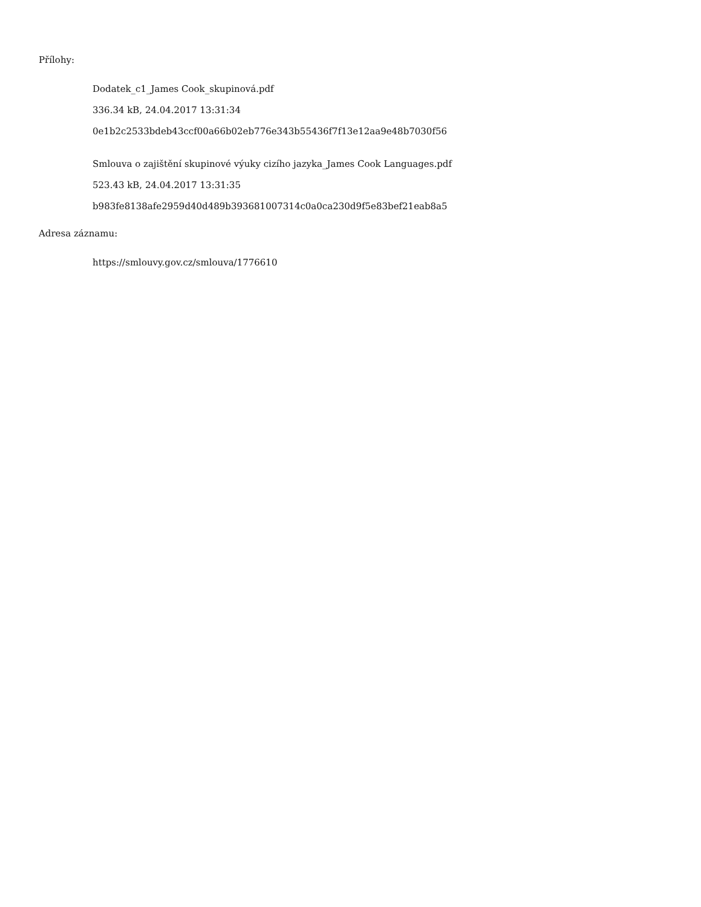Přílohy:
Dodatek_c1_James Cook_skupinová.pdf
336.34 kB, 24.04.2017 13:31:34
0e1b2c2533bdeb43ccf00a66b02eb776e343b55436f7f13e12aa9e48b7030f56
Smlouva o zajištění skupinové výuky cizího jazyka_James Cook Languages.pdf
523.43 kB, 24.04.2017 13:31:35
b983fe8138afe2959d40d489b393681007314c0a0ca230d9f5e83bef21eab8a5
Adresa záznamu:
https://smlouvy.gov.cz/smlouva/1776610